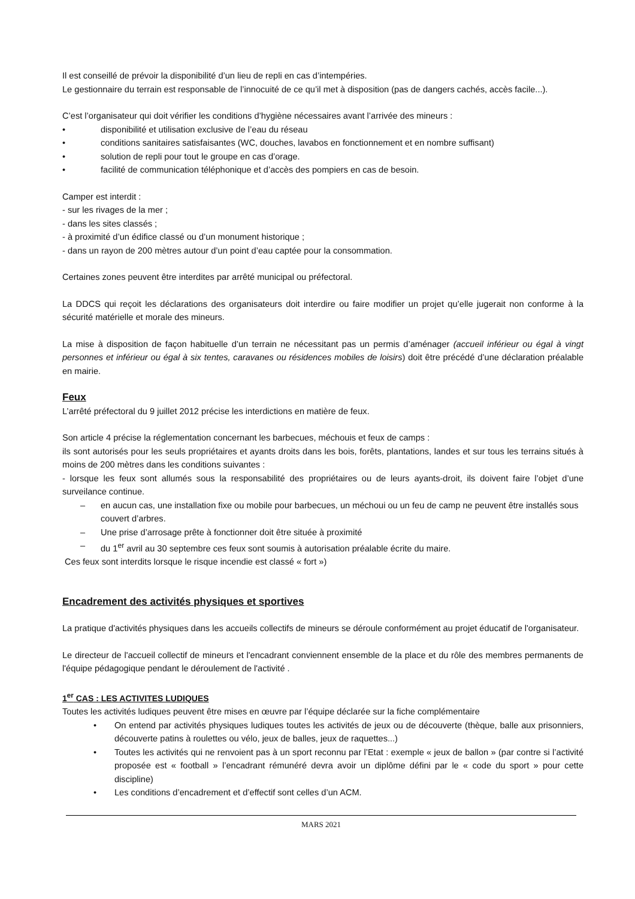Il est conseillé de prévoir la disponibilité d’un lieu de repli en cas d’intempéries.
Le gestionnaire du terrain est responsable de l’innocuité de ce qu’il met à disposition (pas de dangers cachés, accès facile...).
C’est l’organisateur qui doit vérifier les conditions d’hygiène nécessaires avant l’arrivée des mineurs :
• disponibilité et utilisation exclusive de l’eau du réseau
• conditions sanitaires satisfaisantes (WC, douches, lavabos en fonctionnement et en nombre suffisant)
• solution de repli pour tout le groupe en cas d’orage.
• facilité de communication téléphonique et d’accès des pompiers en cas de besoin.
Camper est interdit :
- sur les rivages de la mer ;
- dans les sites classés ;
- à proximité d’un édifice classé ou d’un monument historique ;
- dans un rayon de 200 mètres autour d’un point d’eau captée pour la consommation.
Certaines zones peuvent être interdites par arrêté municipal ou préfectoral.
La DDCS qui reçoit les déclarations des organisateurs doit interdire ou faire modifier un projet qu’elle jugerait non conforme à la sécurité matérielle et morale des mineurs.
La mise à disposition de façon habituelle d’un terrain ne nécessitant pas un permis d’aménager (accueil inférieur ou égal à vingt personnes et inférieur ou égal à six tentes, caravanes ou résidences mobiles de loisirs) doit être précédé d’une déclaration préalable en mairie.
Feux
L’arrêté préfectoral du 9 juillet 2012 précise les interdictions en matière de feux.
Son article 4 précise la réglementation concernant les barbecues, méchouis et feux de camps :
ils sont autorisés pour les seuls propriétaires et ayants droits dans les bois, forêts, plantations, landes et sur tous les terrains situés à moins de 200 mètres dans les conditions suivantes :
- lorsque les feux sont allumés sous la responsabilité des propriétaires ou de leurs ayants-droit, ils doivent faire l’objet d’une surveilance continue.
– en aucun cas, une installation fixe ou mobile pour barbecues, un méchoui ou un feu de camp ne peuvent être installés sous couvert d’arbres.
– Une prise d’arrosage prête à fonctionner doit être située à proximité
– du 1<sup>er</sup> avril au 30 septembre ces feux sont soumis à autorisation préalable écrite du maire.
Ces feux sont interdits lorsque le risque incendie est classé « fort »)
Encadrement des activités physiques et sportives
La pratique d'activités physiques dans les accueils collectifs de mineurs se déroule conformément au projet éducatif de l'organisateur.
Le directeur de l'accueil collectif de mineurs et l'encadrant conviennent ensemble de la place et du rôle des membres permanents de l'équipe pédagogique pendant le déroulement de l'activité .
1<sup>er</sup> CAS : LES ACTIVITES LUDIQUES
Toutes les activités ludiques peuvent être mises en œuvre par l’équipe déclarée sur la fiche complémentaire
• On entend par activités physiques ludiques toutes les activités de jeux ou de découverte (thèque, balle aux prisonniers, découverte patins à roulettes ou vélo, jeux de balles, jeux de raquettes...)
• Toutes les activités qui ne renvoient pas à un sport reconnu par l’Etat : exemple « jeux de ballon » (par contre si l’activité proposée est « football » l’encadrant rémunéré devra avoir un diplôme défini par le « code du sport » pour cette discipline)
• Les conditions d’encadrement et d’effectif sont celles d’un ACM.
MARS 2021